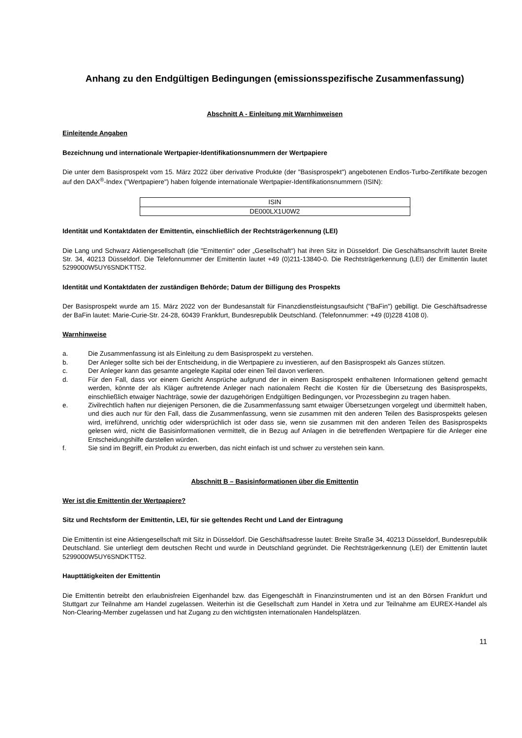Anhang zu den Endgültigen Bedingungen (emissionsspezifische Zusammenfassung)
Abschnitt A - Einleitung mit Warnhinweisen
Einleitende Angaben
Bezeichnung und internationale Wertpapier-Identifikationsnummern der Wertpapiere
Die unter dem Basisprospekt vom 15. März 2022 über derivative Produkte (der "Basisprospekt") angebotenen Endlos-Turbo-Zertifikate bezogen auf den DAX<sup>®</sup>-Index ("Wertpapiere") haben folgende internationale Wertpapier-Identifikationsnummern (ISIN):
| ISIN |
| DE000LX1U0W2 |
Identität und Kontaktdaten der Emittentin, einschließlich der Rechtsträgerkennung (LEI)
Die Lang und Schwarz Aktiengesellschaft (die "Emittentin" oder „Gesellschaft“) hat ihren Sitz in Düsseldorf. Die Geschäftsanschrift lautet Breite Str. 34, 40213 Düsseldorf. Die Telefonnummer der Emittentin lautet +49 (0)211-13840-0. Die Rechtsträgerkennung (LEI) der Emittentin lautet 5299000W5UY6SNDKTT52.
Identität und Kontaktdaten der zuständigen Behörde; Datum der Billigung des Prospekts
Der Basisprospekt wurde am 15. März 2022 von der Bundesanstalt für Finanzdienstleistungsaufsicht ("BaFin") gebilligt. Die Geschäftsadresse der BaFin lautet: Marie-Curie-Str. 24-28, 60439 Frankfurt, Bundesrepublik Deutschland. (Telefonnummer: +49 (0)228 4108 0).
Warnhinweise
a. Die Zusammenfassung ist als Einleitung zu dem Basisprospekt zu verstehen.
b. Der Anleger sollte sich bei der Entscheidung, in die Wertpapiere zu investieren, auf den Basisprospekt als Ganzes stützen.
c. Der Anleger kann das gesamte angelegte Kapital oder einen Teil davon verlieren.
d. Für den Fall, dass vor einem Gericht Ansprüche aufgrund der in einem Basisprospekt enthaltenen Informationen geltend gemacht werden, könnte der als Kläger auftretende Anleger nach nationalem Recht die Kosten für die Übersetzung des Basisprospekts, einschließlich etwaiger Nachträge, sowie der dazugehörigen Endgültigen Bedingungen, vor Prozessbeginn zu tragen haben.
e. Zivilrechtlich haften nur diejenigen Personen, die die Zusammenfassung samt etwaiger Übersetzungen vorgelegt und übermittelt haben, und dies auch nur für den Fall, dass die Zusammenfassung, wenn sie zusammen mit den anderen Teilen des Basisprospekts gelesen wird, irreführend, unrichtig oder widersprüchlich ist oder dass sie, wenn sie zusammen mit den anderen Teilen des Basisprospekts gelesen wird, nicht die Basisinformationen vermittelt, die in Bezug auf Anlagen in die betreffenden Wertpapiere für die Anleger eine Entscheidungshilfe darstellen würden.
f. Sie sind im Begriff, ein Produkt zu erwerben, das nicht einfach ist und schwer zu verstehen sein kann.
Abschnitt B – Basisinformationen über die Emittentin
Wer ist die Emittentin der Wertpapiere?
Sitz und Rechtsform der Emittentin, LEI, für sie geltendes Recht und Land der Eintragung
Die Emittentin ist eine Aktiengesellschaft mit Sitz in Düsseldorf. Die Geschäftsadresse lautet: Breite Straße 34, 40213 Düsseldorf, Bundesrepublik Deutschland. Sie unterliegt dem deutschen Recht und wurde in Deutschland gegründet. Die Rechtsträgerkennung (LEI) der Emittentin lautet 5299000W5UY6SNDKTT52.
Haupttätigkeiten der Emittentin
Die Emittentin betreibt den erlaubnisfreien Eigenhandel bzw. das Eigengeschäft in Finanzinstrumenten und ist an den Börsen Frankfurt und Stuttgart zur Teilnahme am Handel zugelassen. Weiterhin ist die Gesellschaft zum Handel in Xetra und zur Teilnahme am EUREX-Handel als Non-Clearing-Member zugelassen und hat Zugang zu den wichtigsten internationalen Handelsplätzen.
11